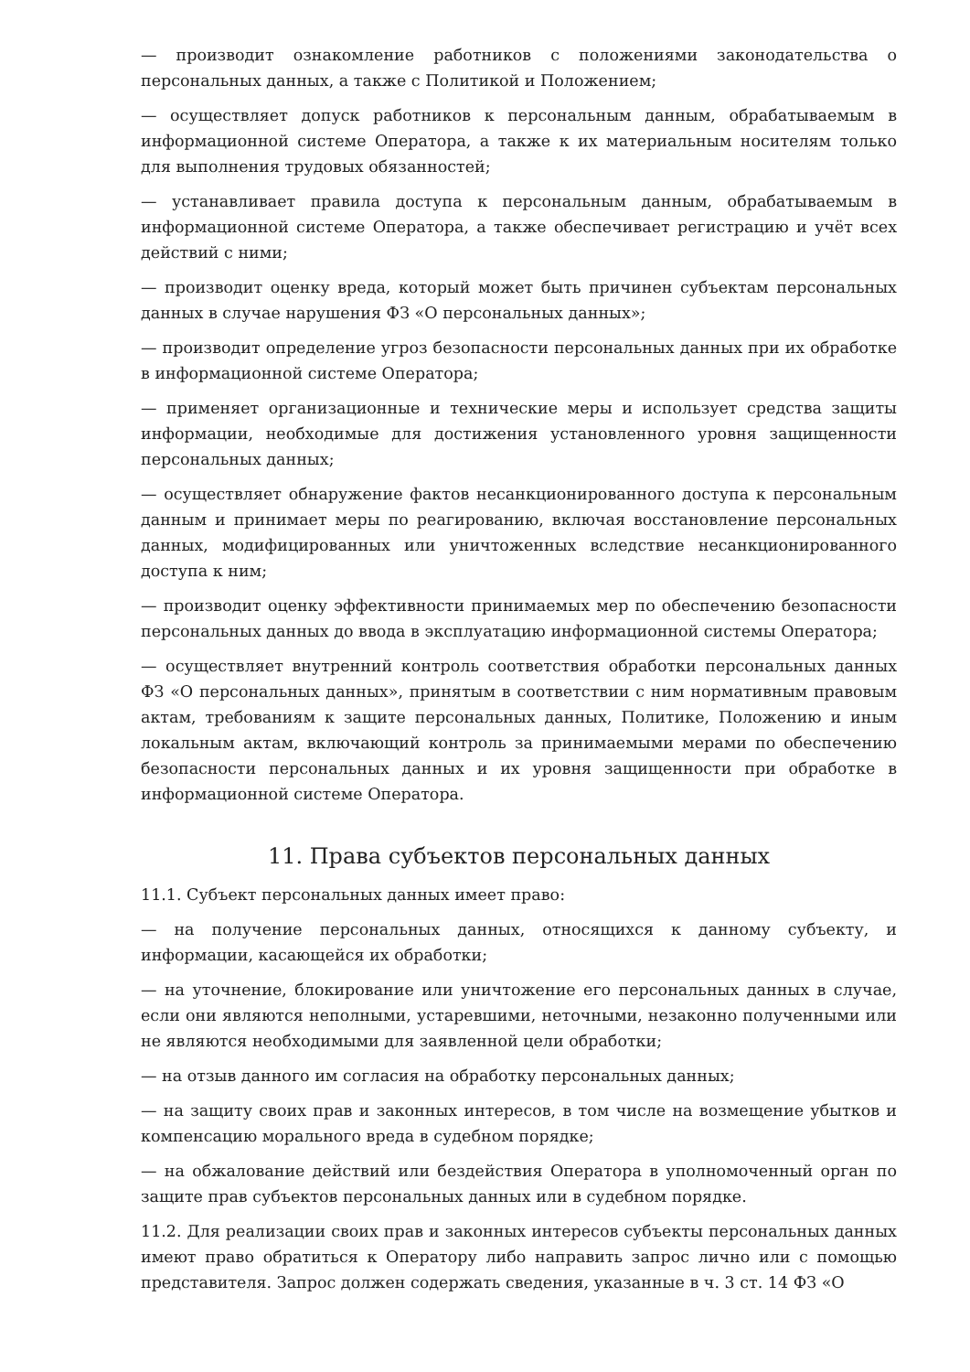— производит ознакомление работников с положениями законодательства о персональных данных, а также с Политикой и Положением;
— осуществляет допуск работников к персональным данным, обрабатываемым в информационной системе Оператора, а также к их материальным носителям только для выполнения трудовых обязанностей;
— устанавливает правила доступа к персональным данным, обрабатываемым в информационной системе Оператора, а также обеспечивает регистрацию и учёт всех действий с ними;
— производит оценку вреда, который может быть причинен субъектам персональных данных в случае нарушения ФЗ «О персональных данных»;
— производит определение угроз безопасности персональных данных при их обработке в информационной системе Оператора;
— применяет организационные и технические меры и использует средства защиты информации, необходимые для достижения установленного уровня защищенности персональных данных;
— осуществляет обнаружение фактов несанкционированного доступа к персональным данным и принимает меры по реагированию, включая восстановление персональных данных, модифицированных или уничтоженных вследствие несанкционированного доступа к ним;
— производит оценку эффективности принимаемых мер по обеспечению безопасности персональных данных до ввода в эксплуатацию информационной системы Оператора;
— осуществляет внутренний контроль соответствия обработки персональных данных ФЗ «О персональных данных», принятым в соответствии с ним нормативным правовым актам, требованиям к защите персональных данных, Политике, Положению и иным локальным актам, включающий контроль за принимаемыми мерами по обеспечению безопасности персональных данных и их уровня защищенности при обработке в информационной системе Оператора.
11. Права субъектов персональных данных
11.1. Субъект персональных данных имеет право:
— на получение персональных данных, относящихся к данному субъекту, и информации, касающейся их обработки;
— на уточнение, блокирование или уничтожение его персональных данных в случае, если они являются неполными, устаревшими, неточными, незаконно полученными или не являются необходимыми для заявленной цели обработки;
— на отзыв данного им согласия на обработку персональных данных;
— на защиту своих прав и законных интересов, в том числе на возмещение убытков и компенсацию морального вреда в судебном порядке;
— на обжалование действий или бездействия Оператора в уполномоченный орган по защите прав субъектов персональных данных или в судебном порядке.
11.2. Для реализации своих прав и законных интересов субъекты персональных данных имеют право обратиться к Оператору либо направить запрос лично или с помощью представителя. Запрос должен содержать сведения, указанные в ч. 3 ст. 14 ФЗ «О